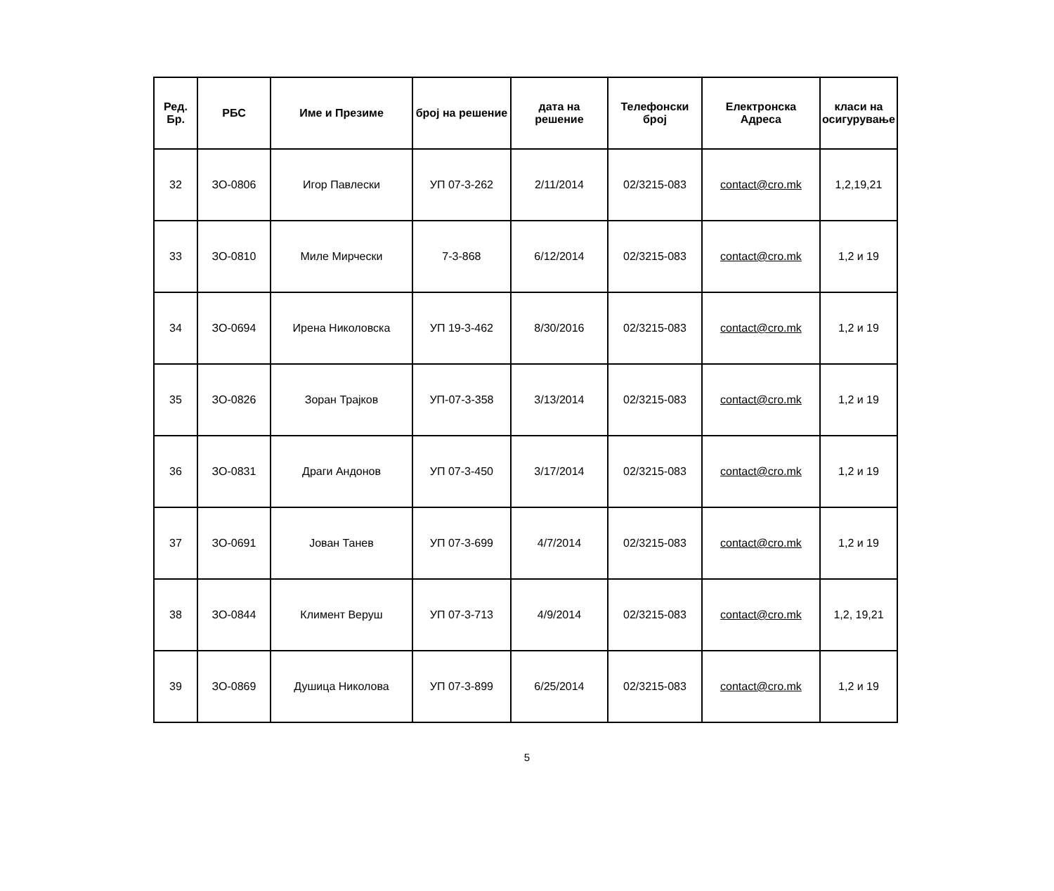| Ред. Бр. | РБС | Име и Презиме | број на решение | дата на решение | Телефонски број | Електронска Адреса | класи на осигурување |
| --- | --- | --- | --- | --- | --- | --- | --- |
| 32 | ЗО-0806 | Игор Павлески | УП 07-3-262 | 2/11/2014 | 02/3215-083 | contact@cro.mk | 1,2,19,21 |
| 33 | ЗО-0810 | Миле Мирчески | 7-3-868 | 6/12/2014 | 02/3215-083 | contact@cro.mk | 1,2 и 19 |
| 34 | ЗО-0694 | Ирена Николовска | УП 19-3-462 | 8/30/2016 | 02/3215-083 | contact@cro.mk | 1,2 и 19 |
| 35 | ЗО-0826 | Зоран Трајков | УП-07-3-358 | 3/13/2014 | 02/3215-083 | contact@cro.mk | 1,2 и 19 |
| 36 | ЗО-0831 | Драги Андонов | УП 07-3-450 | 3/17/2014 | 02/3215-083 | contact@cro.mk | 1,2 и 19 |
| 37 | ЗО-0691 | Јован Танев | УП 07-3-699 | 4/7/2014 | 02/3215-083 | contact@cro.mk | 1,2 и 19 |
| 38 | ЗО-0844 | Климент Веруш | УП 07-3-713 | 4/9/2014 | 02/3215-083 | contact@cro.mk | 1,2, 19,21 |
| 39 | ЗО-0869 | Душица Николова | УП 07-3-899 | 6/25/2014 | 02/3215-083 | contact@cro.mk | 1,2 и 19 |
5